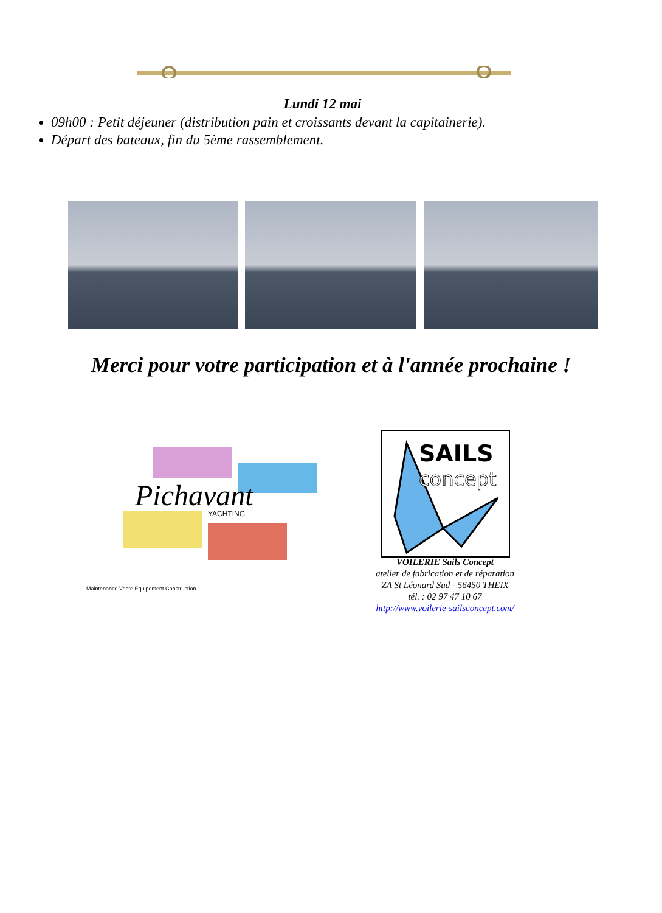Lundi 12 mai
09h00 : Petit déjeuner (distribution pain et croissants devant la capitainerie).
Départ des bateaux, fin du 5ème rassemblement.
Merci pour votre participation et à l'année prochaine !
Pichavant
YACHTING
Maintenance Vente Equipement Construction
SAILS
concept
VOILERIE Sails Concept
atelier de fabrication et de réparation
ZA St Léonard Sud - 56450 THEIX
tél. : 02 97 47 10 67
http://www.voilerie-sailsconcept.com/